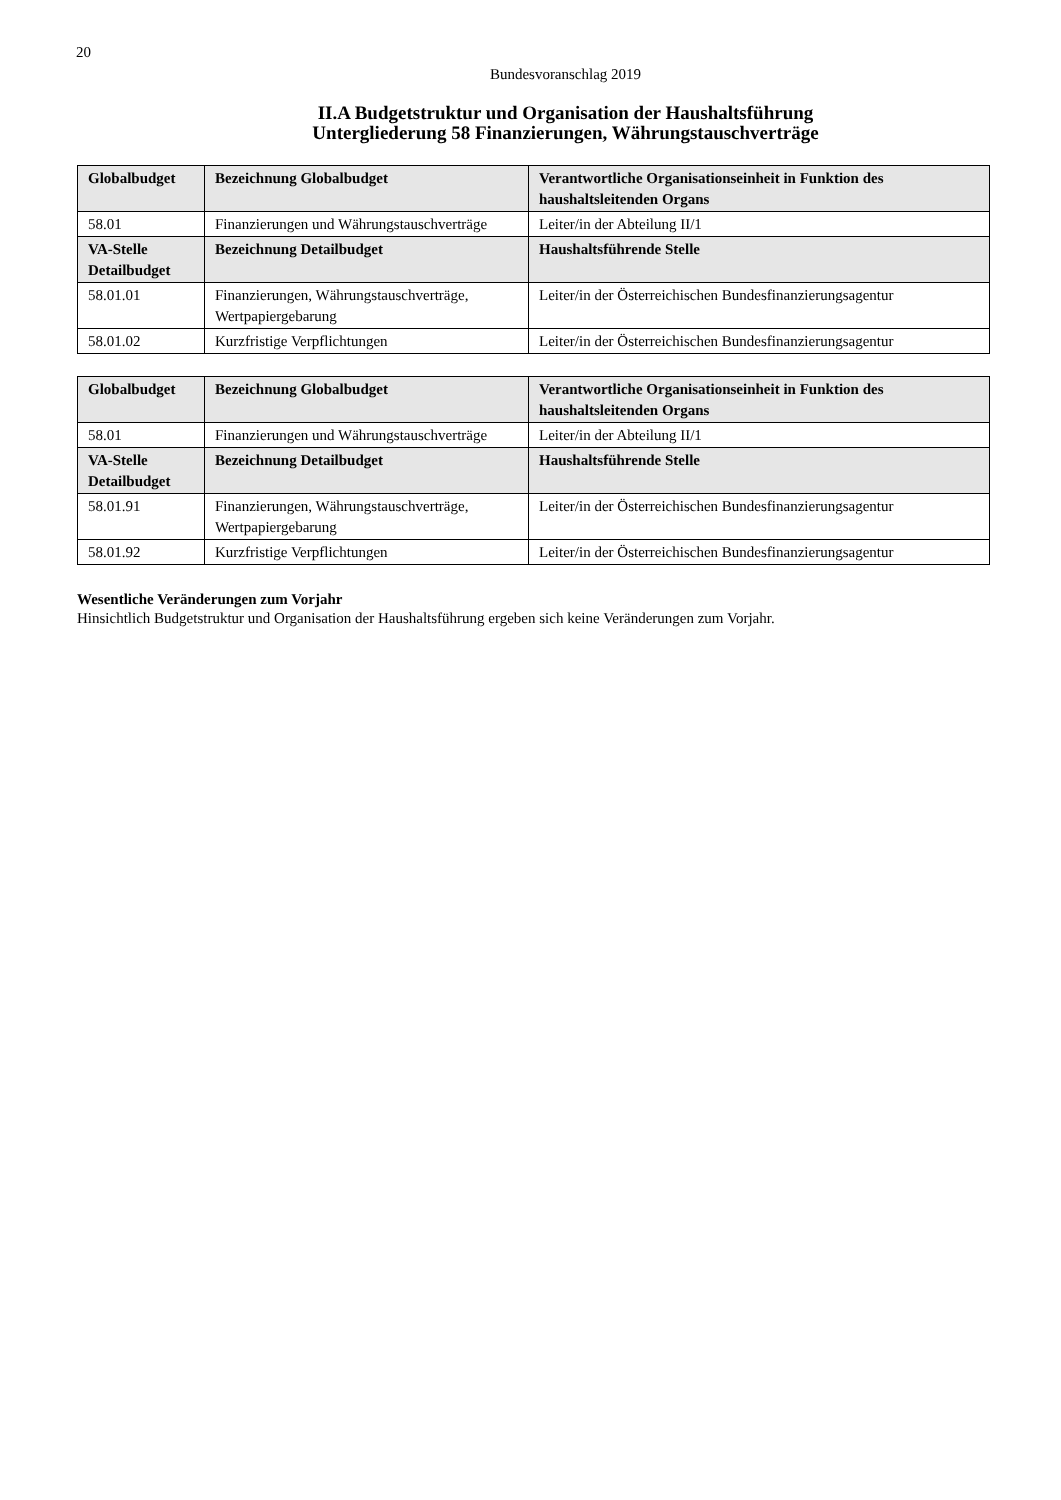20
Bundesvoranschlag 2019
II.A Budgetstruktur und Organisation der Haushaltsführung
Untergliederung 58 Finanzierungen, Währungstauschverträge
| Globalbudget | Bezeichnung Globalbudget | Verantwortliche Organisationseinheit in Funktion des haushaltsleitenden Organs |
| --- | --- | --- |
| 58.01 | Finanzierungen und Währungstauschver­träge | Leiter/in der Abteilung II/1 |
| VA-Stelle Detailbudget | Bezeichnung Detailbudget | Haushaltsführende Stelle |
| 58.01.01 | Finanzierungen, Währungstauschverträge, Wertpapiergebarung | Leiter/in der Österreichischen Bundesfinanzierungsagentur |
| 58.01.02 | Kurzfristige Verpflichtungen | Leiter/in der Österreichischen Bundesfinanzierungsagentur |
| Globalbudget | Bezeichnung Globalbudget | Verantwortliche Organisationseinheit in Funktion des haushaltsleitenden Organs |
| --- | --- | --- |
| 58.01 | Finanzierungen und Währungstauschver­träge | Leiter/in der Abteilung II/1 |
| VA-Stelle Detailbudget | Bezeichnung Detailbudget | Haushaltsführende Stelle |
| 58.01.91 | Finanzierungen, Währungstauschverträge, Wertpapiergebarung | Leiter/in der Österreichischen Bundesfinanzierungsagentur |
| 58.01.92 | Kurzfristige Verpflichtungen | Leiter/in der Österreichischen Bundesfinanzierungsagentur |
Wesentliche Veränderungen zum Vorjahr
Hinsichtlich Budgetstruktur und Organisation der Haushaltsführung ergeben sich keine Veränderungen zum Vorjahr.